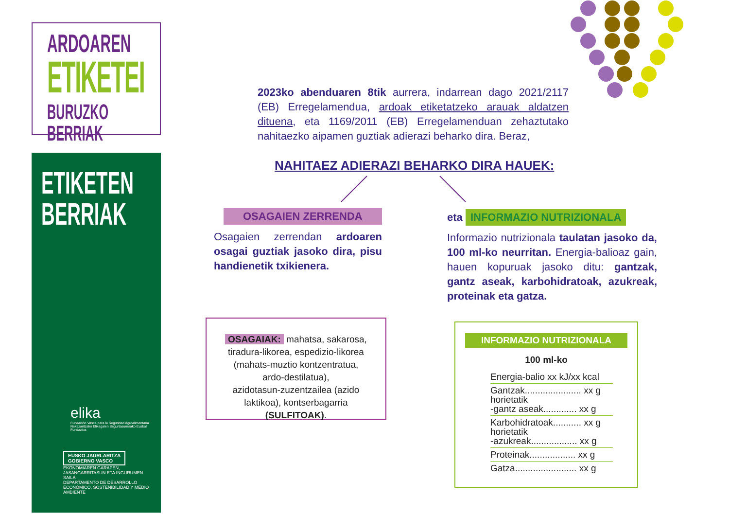ARDOAREN
ETIKETEI
BURUZKO BERRIAK
ETIKETEN
BERRIAK
elika
Fundación Vasca para la Seguridad Agroalimentaria
Nekazaritzako Elikagaien Segurtasunerako Euskal Fundazioa
EUSKO JAURLARITZA
GOBIERNO VASCO
EKONOMIAREN GARAPEN, JASANGARRITASUN ETA INGURUMEN SAILA
DEPARTAMENTO DE DESARROLLO ECONÓMICO, SOSTENIBILIDAD Y MEDIO AMBIENTE
2023ko abenduaren 8tik aurrera, indarrean dago 2021/2117 (EB) Erregelamendua, ardoak etiketatzeko arauak aldatzen dituena, eta 1169/2011 (EB) Erregelamenduan zehaztutako nahitaezko aipamen guztiak adierazi beharko dira. Beraz,
NAHITAEZ ADIERAZI BEHARKO DIRA HAUEK:
OSAGAIEN ZERRENDA
Osagaien zerrendan ardoaren osagai guztiak jasoko dira, pisu handienetik txikienera.
eta INFORMAZIO NUTRIZIONALA
Informazio nutrizionala taulatan jasoko da, 100 ml-ko neurritan. Energia-balioaz gain, hauen kopuruak jasoko ditu: gantzak, gantz aseak, karbohidratoak, azukreak, proteinak eta gatza.
OSAGAIAK: mahatsa, sakarosa,
tiradura-likorea, espedizio-likorea
(mahats-muztio kontzentratua,
ardo-destilatua),
azidotasun-zuzentzailea (azido
laktikoa), kontserbagarria
(SULFITOAK).
INFORMAZIO NUTRIZIONALA
100 ml-ko
Energia-balio xx kJ/xx kcal
Gantzak...................... xx g
horietatik
-gantz aseak............. xx g
Karbohidratoak........... xx g
horietatik
-azukreak.................. xx g
Proteinak.................. xx g
Gatza........................ xx g